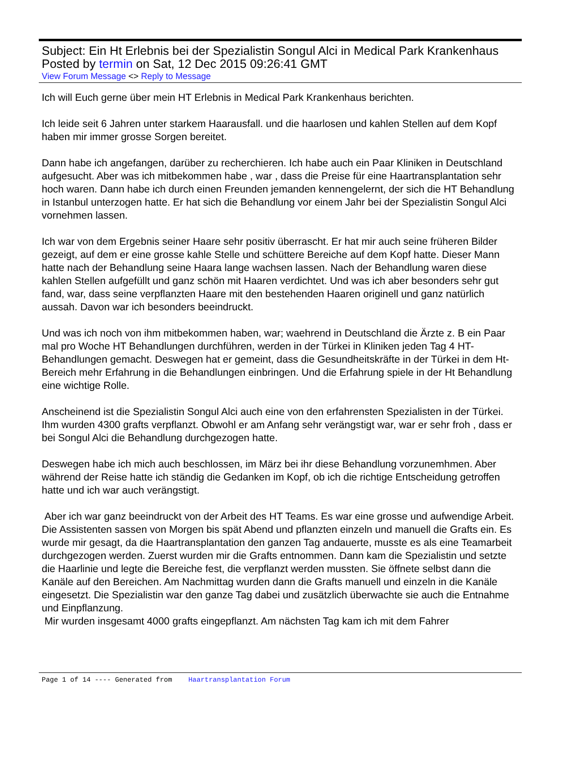Subject: Ein Ht Erlebnis bei der Spezialistin Songul Alci in Medical Park Krankenhaus
Posted by termin on Sat, 12 Dec 2015 09:26:41 GMT
View Forum Message <> Reply to Message
Ich will Euch gerne über mein HT Erlebnis in Medical Park Krankenhaus berichten.
Ich leide seit 6 Jahren unter starkem Haarausfall. und die haarlosen und kahlen Stellen auf dem Kopf haben mir immer grosse Sorgen bereitet.
Dann habe ich angefangen, darüber zu recherchieren. Ich habe auch ein Paar Kliniken in Deutschland aufgesucht. Aber was ich mitbekommen habe , war , dass die Preise für eine Haartransplantation sehr hoch waren. Dann habe ich durch einen Freunden jemanden kennengelernt, der sich die HT Behandlung in Istanbul unterzogen hatte. Er hat sich die Behandlung vor einem Jahr bei der Spezialistin Songul Alci vornehmen lassen.
Ich war von dem Ergebnis seiner Haare sehr positiv überrascht. Er hat mir auch seine früheren Bilder gezeigt, auf dem er eine grosse kahle Stelle und schüttere Bereiche auf dem Kopf hatte. Dieser Mann hatte nach der Behandlung seine Haara lange wachsen lassen. Nach der Behandlung waren diese kahlen Stellen aufgefüllt und ganz schön mit Haaren verdichtet. Und was ich aber besonders sehr gut fand, war, dass seine verpflanzten Haare mit den bestehenden Haaren originell und ganz natürlich aussah. Davon war ich besonders beeindruckt.
Und was ich noch von ihm mitbekommen haben, war; waehrend in Deutschland die Ärzte z. B ein Paar mal pro Woche HT Behandlungen durchführen, werden in der Türkei in Kliniken jeden Tag 4 HT- Behandlungen gemacht. Deswegen hat er gemeint, dass die Gesundheitskräfte in der Türkei in dem Ht- Bereich mehr Erfahrung in die Behandlungen einbringen. Und die Erfahrung spiele in der Ht Behandlung eine wichtige Rolle.
Anscheinend ist die Spezialistin Songul Alci auch eine von den erfahrensten Spezialisten in der Türkei. Ihm wurden 4300 grafts verpflanzt. Obwohl er am Anfang sehr verängstigt war, war er sehr froh , dass er bei Songul Alci die Behandlung durchgezogen hatte.
Deswegen habe ich mich auch beschlossen, im März bei ihr diese Behandlung vorzunemhmen. Aber während der Reise hatte ich ständig die Gedanken im Kopf, ob ich die richtige Entscheidung getroffen hatte und ich war auch verängstigt.
Aber ich war ganz beeindruckt von der Arbeit des HT Teams. Es war eine grosse und aufwendige Arbeit. Die Assistenten sassen von Morgen bis spät Abend und pflanzten einzeln und manuell die Grafts ein. Es wurde mir gesagt, da die Haartransplantation den ganzen Tag andauerte, musste es als eine Teamarbeit durchgezogen werden. Zuerst wurden mir die Grafts entnommen. Dann kam die Spezialistin und setzte die Haarlinie und legte die Bereiche fest, die verpflanzt werden mussten. Sie öffnete selbst dann die Kanäle auf den Bereichen. Am Nachmittag wurden dann die Grafts manuell und einzeln in die Kanäle eingesetzt. Die Spezialistin war den ganze Tag dabei und zusätzlich überwachte sie auch die Entnahme und Einpflanzung.
Mir wurden insgesamt 4000 grafts eingepflanzt. Am nächsten Tag kam ich mit dem Fahrer
Page 1 of 14 ---- Generated from Haartransplantation Forum